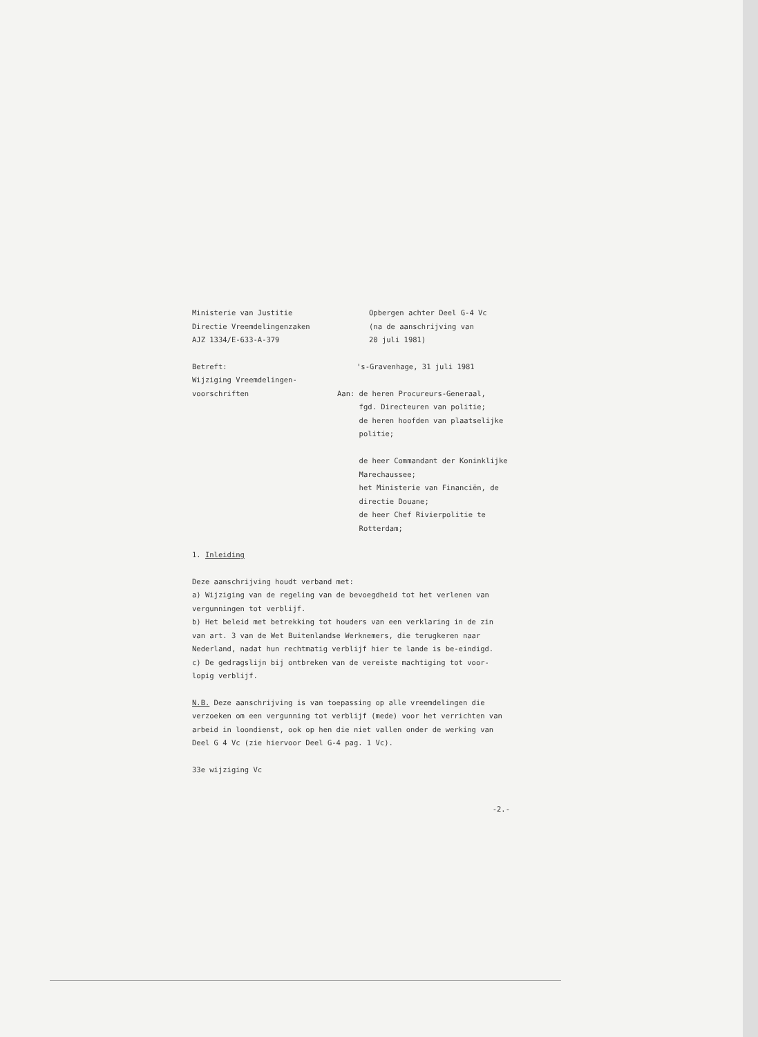Ministerie van Justitie
Directie Vreemdelingenzaken
AJZ 1334/E-633-A-379
Opbergen achter Deel G-4 Vc
(na de aanschrijving van
20 juli 1981)
Betreft:
Wijziging Vreemdelingen-
voorschriften
's-Gravenhage, 31 juli 1981
Aan: de heren Procureurs-Generaal,
fgd. Directeuren van politie;
de heren hoofden van plaatselijke
politie;
de heer Commandant der Koninklijke
Marechaussee;
het Ministerie van Financiën, de
directie Douane;
de heer Chef Rivierpolitie te
Rotterdam;
1. Inleiding
Deze aanschrijving houdt verband met:
a) Wijziging van de regeling van de bevoegdheid tot het verlenen van vergunningen tot verblijf.
b) Het beleid met betrekking tot houders van een verklaring in de zin van art. 3 van de Wet Buitenlandse Werknemers, die terugkeren naar Nederland, nadat hun rechtmatig verblijf hier te lande is be-eindigd.
c) De gedragslijn bij ontbreken van de vereiste machtiging tot voor-lopig verblijf.
N.B. Deze aanschrijving is van toepassing op alle vreemdelingen die verzoeken om een vergunning tot verblijf (mede) voor het verrichten van arbeid in loondienst, ook op hen die niet vallen onder de werking van Deel G 4 Vc (zie hiervoor Deel G-4 pag. 1 Vc).
33e wijziging Vc
-2.-